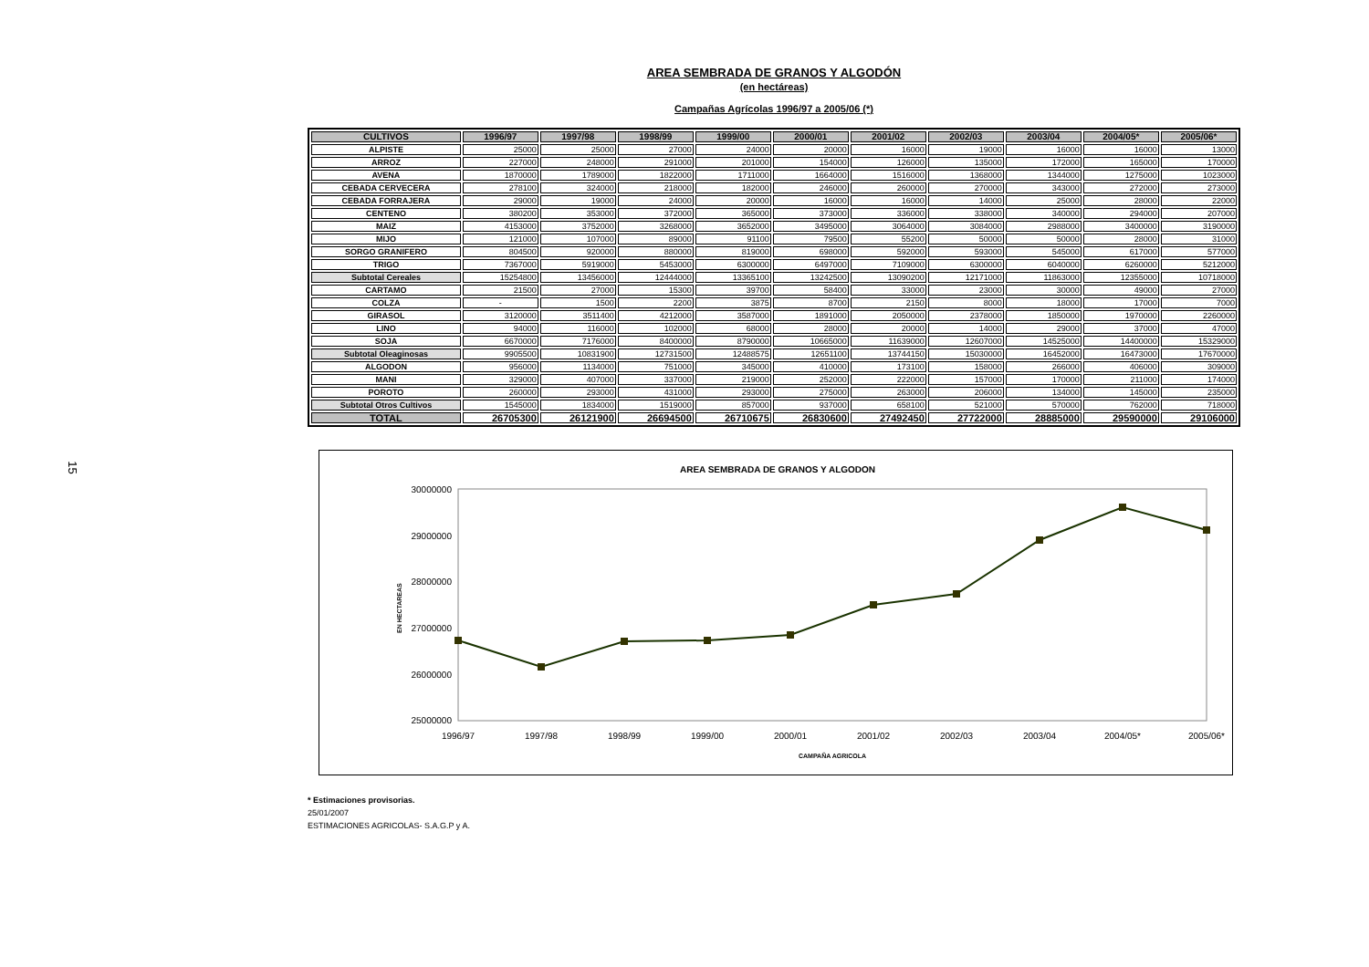15
AREA SEMBRADA DE GRANOS Y ALGODÓN
(en hectáreas)
Campañas Agrícolas 1996/97 a 2005/06 (*)
| CULTIVOS | 1996/97 | 1997/98 | 1998/99 | 1999/00 | 2000/01 | 2001/02 | 2002/03 | 2003/04 | 2004/05* | 2005/06* |
| --- | --- | --- | --- | --- | --- | --- | --- | --- | --- | --- |
| ALPISTE | 25000 | 25000 | 27000 | 24000 | 20000 | 16000 | 19000 | 16000 | 16000 | 13000 |
| ARROZ | 227000 | 248000 | 291000 | 201000 | 154000 | 126000 | 135000 | 172000 | 165000 | 170000 |
| AVENA | 1870000 | 1789000 | 1822000 | 1711000 | 1664000 | 1516000 | 1368000 | 1344000 | 1275000 | 1023000 |
| CEBADA CERVECERA | 278100 | 324000 | 218000 | 182000 | 246000 | 260000 | 270000 | 343000 | 272000 | 273000 |
| CEBADA FORRAJERA | 29000 | 19000 | 24000 | 20000 | 16000 | 16000 | 14000 | 25000 | 28000 | 22000 |
| CENTENO | 380200 | 353000 | 372000 | 365000 | 373000 | 336000 | 338000 | 340000 | 294000 | 207000 |
| MAIZ | 4153000 | 3752000 | 3268000 | 3652000 | 3495000 | 3064000 | 3084000 | 2988000 | 3400000 | 3190000 |
| MIJO | 121000 | 107000 | 89000 | 91100 | 79500 | 55200 | 50000 | 50000 | 28000 | 31000 |
| SORGO GRANIFERO | 804500 | 920000 | 880000 | 819000 | 698000 | 592000 | 593000 | 545000 | 617000 | 577000 |
| TRIGO | 7367000 | 5919000 | 5453000 | 6300000 | 6497000 | 7109000 | 6300000 | 6040000 | 6260000 | 5212000 |
| Subtotal Cereales | 15254800 | 13456000 | 12444000 | 13365100 | 13242500 | 13090200 | 12171000 | 11863000 | 12355000 | 10718000 |
| CARTAMO | 21500 | 27000 | 15300 | 39700 | 58400 | 33000 | 23000 | 30000 | 49000 | 27000 |
| COLZA | - | 1500 | 2200 | 3875 | 8700 | 2150 | 8000 | 18000 | 17000 | 7000 |
| GIRASOL | 3120000 | 3511400 | 4212000 | 3587000 | 1891000 | 2050000 | 2378000 | 1850000 | 1970000 | 2260000 |
| LINO | 94000 | 116000 | 102000 | 68000 | 28000 | 20000 | 14000 | 29000 | 37000 | 47000 |
| SOJA | 6670000 | 7176000 | 8400000 | 8790000 | 10665000 | 11639000 | 12607000 | 14525000 | 14400000 | 15329000 |
| Subtotal Oleaginosas | 9905500 | 10831900 | 12731500 | 12488575 | 12651100 | 13744150 | 15030000 | 16452000 | 16473000 | 17670000 |
| ALGODON | 956000 | 1134000 | 751000 | 345000 | 410000 | 173100 | 158000 | 266000 | 406000 | 309000 |
| MANI | 329000 | 407000 | 337000 | 219000 | 252000 | 222000 | 157000 | 170000 | 211000 | 174000 |
| POROTO | 260000 | 293000 | 431000 | 293000 | 275000 | 263000 | 206000 | 134000 | 145000 | 235000 |
| Subtotal Otros Cultivos | 1545000 | 1834000 | 1519000 | 857000 | 937000 | 658100 | 521000 | 570000 | 762000 | 718000 |
| TOTAL | 26705300 | 26121900 | 26694500 | 26710675 | 26830600 | 27492450 | 27722000 | 28885000 | 29590000 | 29106000 |
AREA SEMBRADA DE GRANOS Y ALGODON
30000000
29000000
28000000
27000000
26000000
25000000
EN HECTAREAS
1996/97
1997/98
1998/99
1999/00
2000/01
2001/02
2002/03
2003/04
2004/05*
2005/06*
CAMPAÑA AGRICOLA
* Estimaciones provisorias.
25/01/2007
ESTIMACIONES AGRICOLAS- S.A.G.P y A.